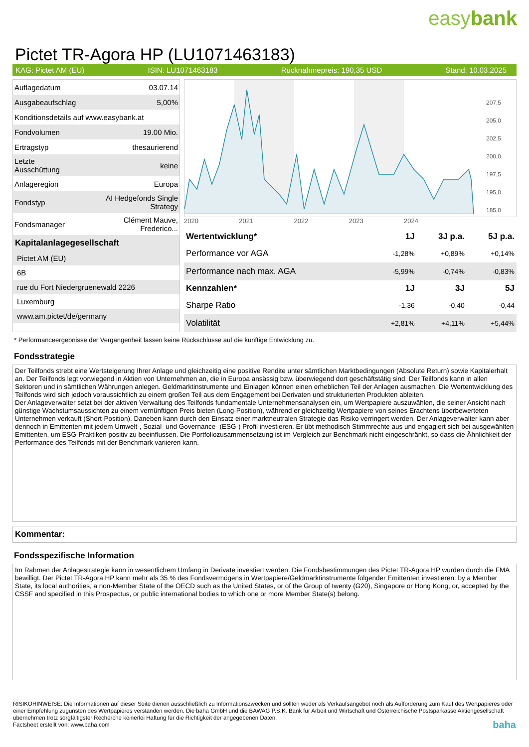easybank
Pictet TR-Agora HP (LU1071463183)
KAG: Pictet AM (EU) ISIN: LU1071463183 Rücknahmepreis: 190,35 USD Stand: 10.03.2025
| Auflagedatum | 03.07.14 |
| Ausgabeaufschlag | 5,00% |
| Konditionsdetails auf www.easybank.at | |
| Fondvolumen | 19.00 Mio. |
| Ertragstyp | thesaurierend |
| Letzte Ausschüttung | keine |
| Anlageregion | Europa |
| Fondstyp | AI Hedgefonds Single Strategy |
| Fondsmanager | Clément Mauve, Frederico... |
Kapitalanlagegesellschaft
Pictet AM (EU)
6B
rue du Fort Niedergruenewald 2226
Luxemburg
www.am.pictet/de/germany
207,5
205,0
202,5
200,0
197,5
195,0
185,0
2020 2021 2022 2023 2024
| Wertentwicklung* | 1J | 3J p.a. | 5J p.a. |
| --- | --- | --- | --- |
| Performance vor AGA | -1,28% | +0,89% | +0,14% |
| Performance nach max. AGA | -5,99% | -0,74% | -0,83% |
| Kennzahlen* | 1J | 3J | 5J |
| Sharpe Ratio | -1,36 | -0,40 | -0,44 |
| Volatilität | +2,81% | +4,11% | +5,44% |
* Performanceergebnisse der Vergangenheit lassen keine Rückschlüsse auf die künftige Entwicklung zu.
Fondsstrategie
Der Teilfonds strebt eine Wertsteigerung Ihrer Anlage und gleichzeitig eine positive Rendite unter sämtlichen Marktbedingungen (Absolute Return) sowie Kapitalerhalt an. Der Teilfonds legt vorwiegend in Aktien von Unternehmen an, die in Europa ansässig bzw. überwiegend dort geschäftstätig sind. Der Teilfonds kann in allen Sektoren und in sämtlichen Währungen anlegen. Geldmarktinstrumente und Einlagen können einen erheblichen Teil der Anlagen ausmachen. Die Wertentwicklung des Teilfonds wird sich jedoch voraussichtlich zu einem großen Teil aus dem Engagement bei Derivaten und strukturierten Produkten ableiten.
Der Anlageverwalter setzt bei der aktiven Verwaltung des Teilfonds fundamentale Unternehmensanalysen ein, um Wertpapiere auszuwählen, die seiner Ansicht nach günstige Wachstumsaussichten zu einem vernünftigen Preis bieten (Long-Position), während er gleichzeitig Wertpapiere von seines Erachtens überbewerteten Unternehmen verkauft (Short-Position). Daneben kann durch den Einsatz einer marktneutralen Strategie das Risiko verringert werden. Der Anlageverwalter kann aber dennoch in Emittenten mit jedem Umwelt-, Sozial- und Governance- (ESG-) Profil investieren. Er übt methodisch Stimmrechte aus und engagiert sich bei ausgewählten Emittenten, um ESG-Praktiken positiv zu beeinflussen. Die Portfoliozusammensetzung ist im Vergleich zur Benchmark nicht eingeschränkt, so dass die Ähnlichkeit der Performance des Teilfonds mit der Benchmark variieren kann.
Kommentar:
Fondsspezifische Information
Im Rahmen der Anlagestrategie kann in wesentlichem Umfang in Derivate investiert werden. Die Fondsbestimmungen des Pictet TR-Agora HP wurden durch die FMA bewilligt. Der Pictet TR-Agora HP kann mehr als 35 % des Fondsvermögens in Wertpapiere/Geldmarktinstrumente folgender Emittenten investieren: by a Member State, its local authorities, a non-Member State of the OECD such as the United States, or of the Group of twenty (G20), Singapore or Hong Kong, or, accepted by the CSSF and specified in this Prospectus, or public international bodies to which one or more Member State(s) belong.
RISIKOHINWEISE: Die Informationen auf dieser Seite dienen ausschließlich zu Informationszwecken und sollten weder als Verkaufsangebot noch als Aufforderung zum Kauf des Wertpapieres oder einer Empfehlung zugunsten des Wertpapieres verstanden werden. Die baha GmbH und die BAWAG P.S.K. Bank für Arbeit und Wirtschaft und Österreichische Postsparkasse Aktiengesellschaft übernehmen trotz sorgfältigster Recherche keinerlei Haftung für die Richtigkeit der angegebenen Daten.
Factsheet erstellt von: www.baha.com baha